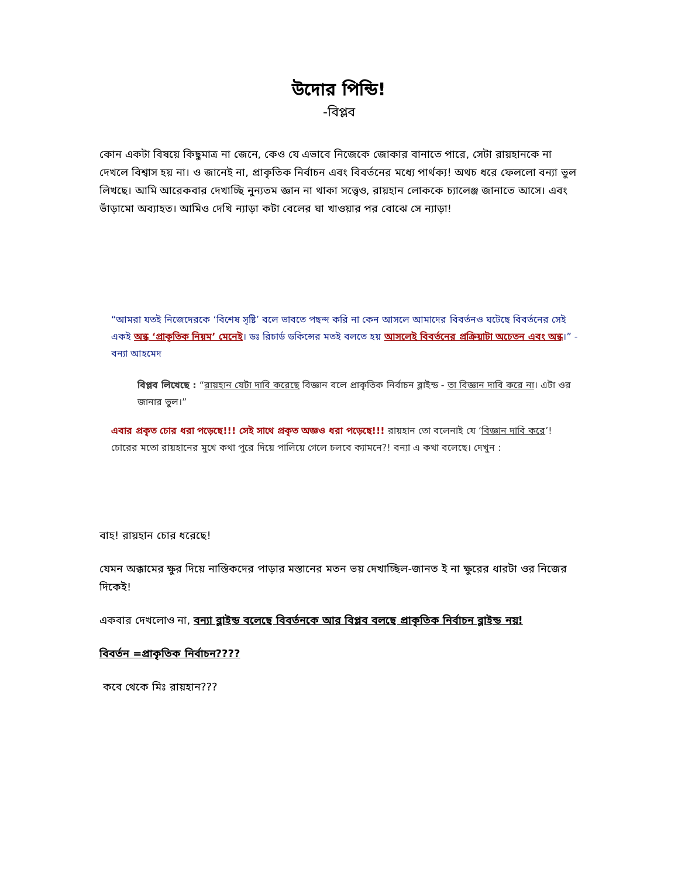উদোর পিন্ডি!
-বিপ্লব
কোন একটা বিষয়ে কিছুমাত্র না জেনে, কেও যে এভাবে নিজেকে জোকার বানাতে পারে, সেটা রায়হানকে না দেখলে বিশ্বাস হয় না। ও জানেই না, প্রাকৃতিক নির্বাচন এবং বিবর্তনের মধ্যে পার্থক্য! অথচ ধরে ফেললো বন্যা ভুল লিখছে। আমি আরেকবার দেখাচ্ছি নুন্যতম জ্ঞান না থাকা সত্ত্বেও, রায়হান লোককে চ্যালেঞ্জ জানাতে আসে। এবং ভাঁড়ামো অব্যাহত। আমিও দেখি ন্যাড়া কটা বেলের ঘা খাওয়ার পর বোঝে সে ন্যাড়া!
“আমরা যতই নিজেদেরকে ‘বিশেষ সৃষ্টি’ বলে ভাবতে পছন্দ করি না কেন আসলে আমাদের বিবর্তনও ঘটেছে বিবর্তনের সেই একই অন্ধ ‘প্রাকৃতিক নিয়ম’ মেনেই। ডঃ রিচার্ড ডকিন্সের মতই বলতে হয় আসলেই বিবর্তনের প্রক্রিয়াটা অচেতন এবং অন্ধ।” - বন্যা আহমেদ
বিপ্লব লিখেছে : “রায়হান যেটা দাবি করেছে বিজ্ঞান বলে প্রাকৃতিক নির্বাচন ব্লাইন্ড - তা বিজ্ঞান দাবি করে না। এটা ওর জানার ভুল।”
এবার প্রকৃত চোর ধরা পড়েছে!!! সেই সাথে প্রকৃত অজ্ঞও ধরা পড়েছে!!! রায়হান তো বলেনাই যে ‘বিজ্ঞান দাবি করে’! চোরের মতো রায়হানের মুখে কথা পুরে দিয়ে পালিয়ে গেলে চলবে ক্যামনে?! বন্যা এ কথা বলেছে। দেখুন :
বাহ! রায়হান চোর ধরেছে!
যেমন অক্কামের ক্ষুর দিয়ে নাস্তিকদের পাড়ার মস্তানের মতন ভয় দেখাচ্ছিল-জানত ই না ক্ষুরের ধারটা ওর নিজের দিকেই!
একবার দেখলোও না, বন্যা ব্লাইন্ড বলেছে বিবর্তনকে আর বিপ্লব বলছে প্রাকৃতিক নির্বাচন ব্লাইন্ড নয়!
বিবর্তন =প্রাকৃতিক নির্বাচন????
কবে থেকে মিঃ রায়হান???